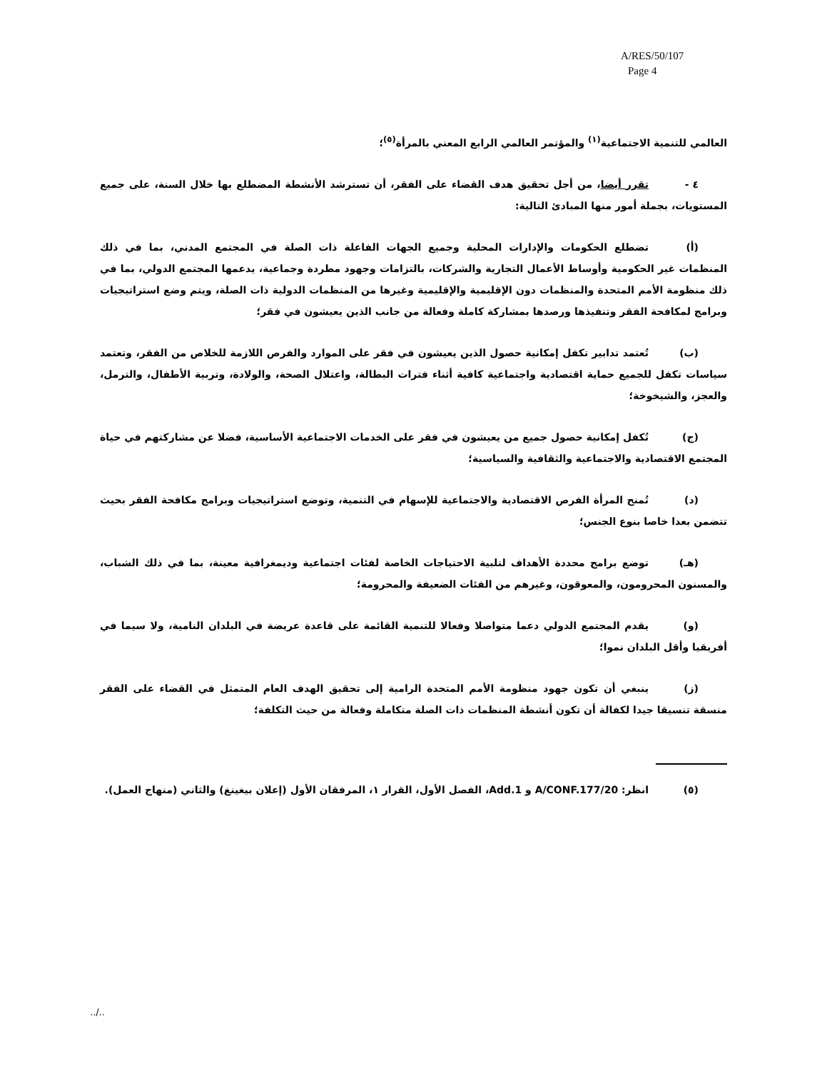A/RES/50/107
Page 4
العالمي للتنمية الاجتماعية<sup>(١)</sup> والمؤتمر العالمي الرابع المعني بالمرأة<sup>(٥)</sup>؛
٤ - تقرر أيضا، من أجل تحقيق هدف القضاء على الفقر، أن تسترشد الأنشطة المضطلع بها خلال السنة، على جميع المستويات، بجملة أمور منها المبادئ التالية:
(أ) تضطلع الحكومات والإدارات المحلية وجميع الجهات الفاعلة ذات الصلة في المجتمع المدني، بما في ذلك المنظمات غير الحكومية وأوساط الأعمال التجارية والشركات، بالتزامات وجهود مطردة وجماعية، يدعمها المجتمع الدولي، بما في ذلك منظومة الأمم المتحدة والمنظمات دون الإقليمية والإقليمية وغيرها من المنظمات الدولية ذات الصلة، ويتم وضع استراتيجيات وبرامج لمكافحة الفقر وتنفيذها ورصدها بمشاركة كاملة وفعالة من جانب الذين يعيشون في فقر؛
(ب) تُعتمد تدابير تكفل إمكانية حصول الذين يعيشون في فقر على الموارد والفرص اللازمة للخلاص من الفقر، وتعتمد سياسات تكفل للجميع حماية اقتصادية واجتماعية كافية أثناء فترات البطالة، واعتلال الصحة، والولادة، وتربية الأطفال، والترمل، والعجز، والشيخوخة؛
(ج) تُكفل إمكانية حصول جميع من يعيشون في فقر على الخدمات الاجتماعية الأساسية، فضلا عن مشاركتهم في حياة المجتمع الاقتصادية والاجتماعية والثقافية والسياسية؛
(د) تُمنح المرأة الفرص الاقتصادية والاجتماعية للإسهام في التنمية، وتوضع استراتيجيات وبرامج مكافحة الفقر بحيث تتضمن بعدا خاصا بنوع الجنس؛
(هـ) توضع برامج محددة الأهداف لتلبية الاحتياجات الخاصة لفئات اجتماعية وديمغرافية معينة، بما في ذلك الشباب، والمسنون المحرومون، والمعوقون، وغيرهم من الفئات الضعيفة والمحرومة؛
(و) يقدم المجتمع الدولي دعما متواصلا وفعالا للتنمية القائمة على قاعدة عريضة في البلدان النامية، ولا سيما في أفريقيا وأقل البلدان نموا؛
(ز) ينبغي أن تكون جهود منظومة الأمم المتحدة الرامية إلى تحقيق الهدف العام المتمثل في القضاء على الفقر منسقة تنسيقا جيدا لكفالة أن تكون أنشطة المنظمات ذات الصلة متكاملة وفعالة من حيث التكلفة؛
(٥) انظر: A/CONF.177/20 و Add.1، الفصل الأول، القرار ١، المرفقان الأول (إعلان بيغينغ) والثاني (منهاج العمل).
../..